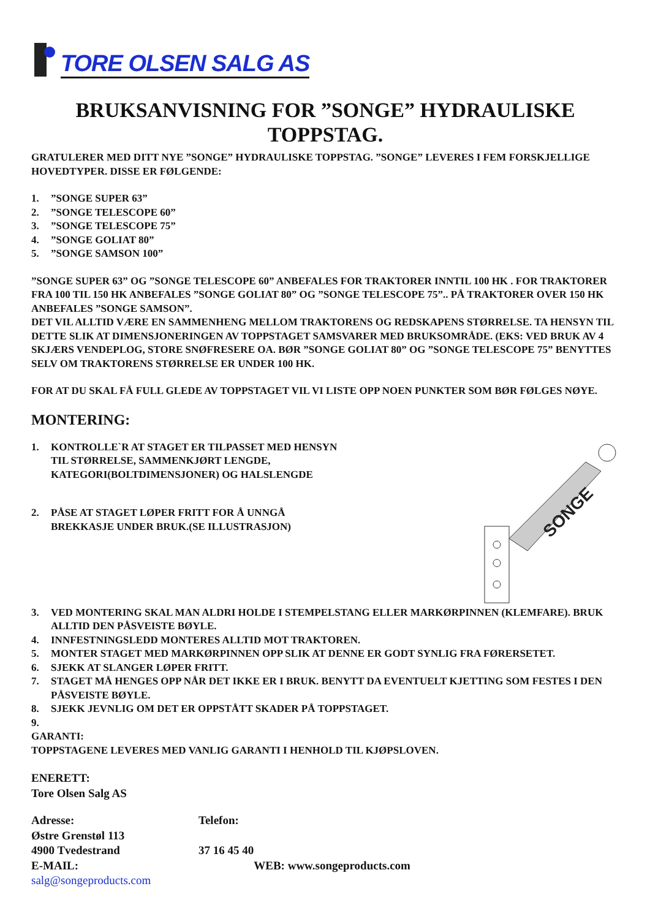TORE OLSEN SALG AS
BRUKSANVISNING FOR ”SONGE” HYDRAULISKE TOPPSTAG.
GRATULERER MED DITT NYE ”SONGE” HYDRAULISKE TOPPSTAG. ”SONGE” LEVERES I FEM FORSKJELLIGE HOVEDTYPER. DISSE ER FØLGENDE:
1.”SONGE SUPER 63”
2.”SONGE TELESCOPE 60”
3.”SONGE TELESCOPE 75”
4.”SONGE GOLIAT 80”
5.”SONGE SAMSON 100”
”SONGE SUPER 63” OG ”SONGE TELESCOPE 60” ANBEFALES FOR TRAKTORER INNTIL 100 HK . FOR TRAKTORER FRA 100 TIL 150 HK ANBEFALES ”SONGE GOLIAT 80” OG ”SONGE TELESCOPE 75”.. PÅ TRAKTORER OVER 150 HK ANBEFALES ”SONGE SAMSON”.
DET VIL ALLTID VÆRE EN SAMMENHENG MELLOM TRAKTORENS OG REDSKAPENS STØRRELSE. TA HENSYN TIL DETTE SLIK AT DIMENSJONERINGEN AV TOPPSTAGET SAMSVARER MED BRUKSOMRÅDE. (EKS: VED BRUK AV 4 SKJÆRS VENDEPLOG, STORE SNØFRESERE OA. BØR ”SONGE GOLIAT 80” OG ”SONGE TELESCOPE 75” BENYTTES SELV OM TRAKTORENS STØRRELSE ER UNDER 100 HK.
FOR AT DU SKAL FÅ FULL GLEDE AV TOPPSTAGET VIL VI LISTE OPP NOEN PUNKTER SOM BØR FØLGES NØYE.
MONTERING:
1. KONTROLLE`R AT STAGET ER TILPASSET MED HENSYN
TIL STØRRELSE, SAMMENKJØRT LENGDE,
KATEGORI(BOLTDIMENSJONER) OG HALSLENGDE
2. PÅSE AT STAGET LØPER FRITT FOR Å UNNGÅ
BREKKASJE UNDER BRUK.(SE ILLUSTRASJON)
SONGE
3. VED MONTERING SKAL MAN ALDRI HOLDE I STEMPELSTANG ELLER MARKØRPINNEN (KLEMFARE). BRUK ALLTID DEN PÅSVEISTE BØYLE.
4. INNFESTNINGSLEDD MONTERES ALLTID MOT TRAKTOREN.
5. MONTER STAGET MED MARKØRPINNEN OPP SLIK AT DENNE ER GODT SYNLIG FRA FØRERSETET.
6. SJEKK AT SLANGER LØPER FRITT.
7. STAGET MÅ HENGES OPP NÅR DET IKKE ER I BRUK. BENYTT DA EVENTUELT KJETTING SOM FESTES I DEN PÅSVEISTE BØYLE.
8. SJEKK JEVNLIG OM DET ER OPPSTÅTT SKADER PÅ TOPPSTAGET.
9.
GARANTI:
TOPPSTAGENE LEVERES MED VANLIG GARANTI I HENHOLD TIL KJØPSLOVEN.
ENERETT:
Tore Olsen Salg AS
| Adresse: | Telefon: | |
| Østre Grenstøl 113 | | |
| 4900 Tvedestrand | 37 16 45 40 | |
| E-MAIL: salg@songeproducts.com | | WEB: www.songeproducts.com |